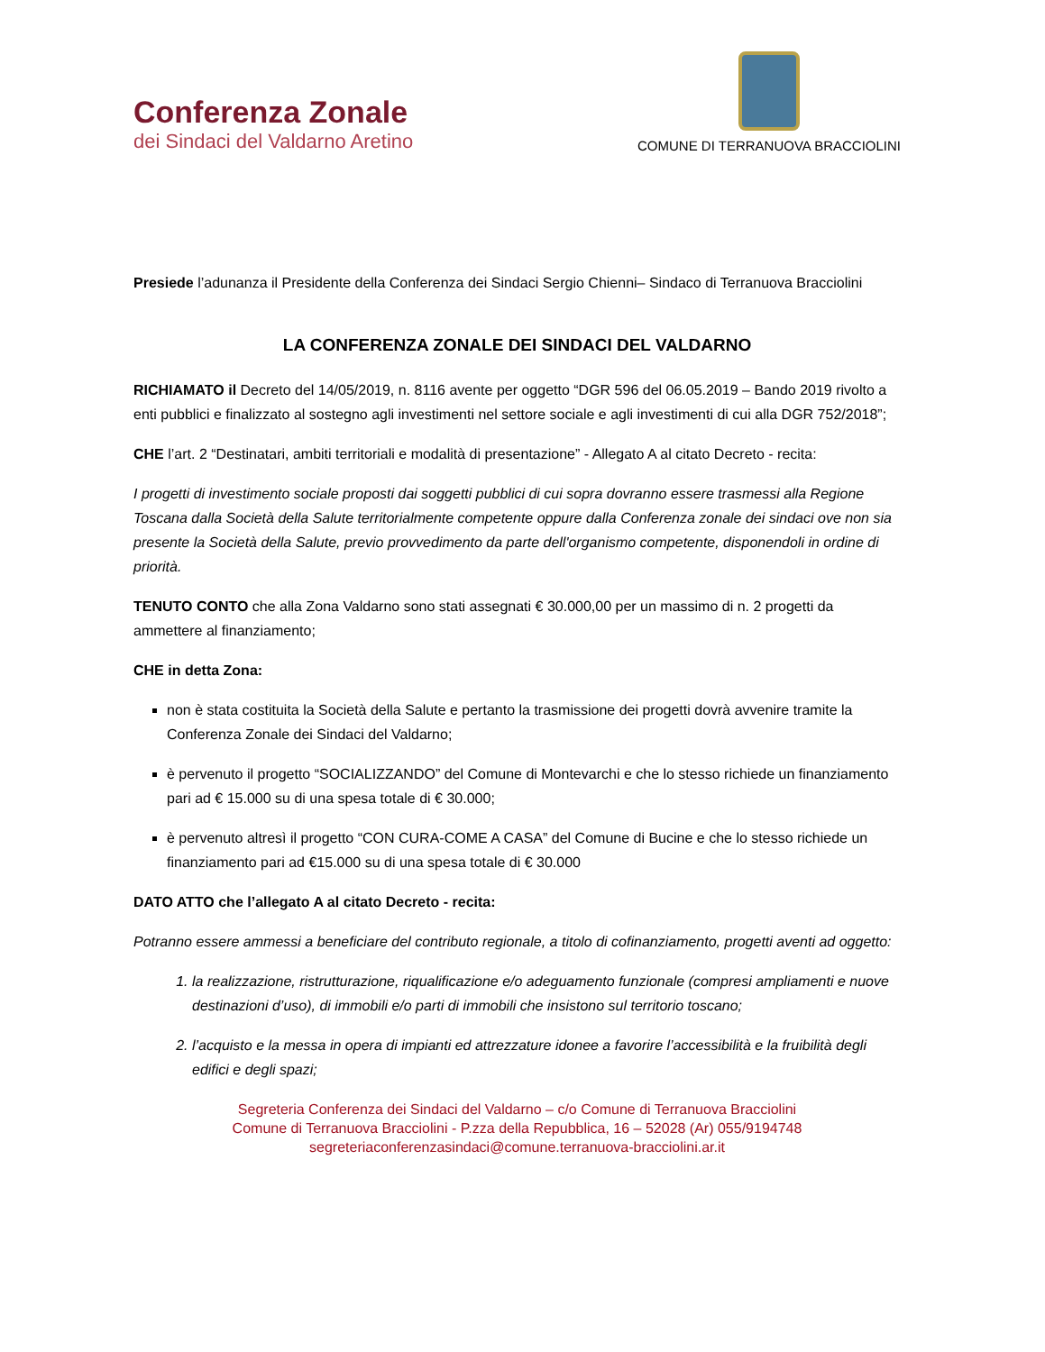Conferenza Zonale
dei Sindaci del Valdarno Aretino
COMUNE DI TERRANUOVA BRACCIOLINI
Presiede l’adunanza il Presidente della Conferenza dei Sindaci Sergio Chienni– Sindaco di Terranuova Bracciolini
LA CONFERENZA ZONALE DEI SINDACI DEL VALDARNO
RICHIAMATO il Decreto del 14/05/2019, n. 8116 avente per oggetto “DGR 596 del 06.05.2019 – Bando 2019 rivolto a enti pubblici e finalizzato al sostegno agli investimenti nel settore sociale e agli investimenti di cui alla DGR 752/2018”;
CHE l’art. 2 “Destinatari, ambiti territoriali e modalità di presentazione” - Allegato A al citato Decreto - recita:
I progetti di investimento sociale proposti dai soggetti pubblici di cui sopra dovranno essere trasmessi alla Regione Toscana dalla Società della Salute territorialmente competente oppure dalla Conferenza zonale dei sindaci ove non sia presente la Società della Salute, previo provvedimento da parte dell'organismo competente, disponendoli in ordine di priorità.
TENUTO CONTO che alla Zona Valdarno sono stati assegnati € 30.000,00 per un massimo di n. 2 progetti da ammettere al finanziamento;
CHE in detta Zona:
non è stata costituita la Società della Salute e pertanto la trasmissione dei progetti dovrà avvenire tramite la Conferenza Zonale dei Sindaci del Valdarno;
è pervenuto il progetto “SOCIALIZZANDO” del Comune di Montevarchi e che lo stesso richiede un finanziamento pari ad € 15.000 su di una spesa totale di € 30.000;
è pervenuto altresì il progetto “CON CURA-COME A CASA” del Comune di Bucine e che lo stesso richiede un finanziamento pari ad €15.000 su di una spesa totale di € 30.000
DATO ATTO che l’allegato A al citato Decreto - recita:
Potranno essere ammessi a beneficiare del contributo regionale, a titolo di cofinanziamento, progetti aventi ad oggetto:
1. la realizzazione, ristrutturazione, riqualificazione e/o adeguamento funzionale (compresi ampliamenti e nuove destinazioni d’uso), di immobili e/o parti di immobili che insistono sul territorio toscano;
2. l’acquisto e la messa in opera di impianti ed attrezzature idonee a favorire l’accessibilità e la fruibilità degli edifici e degli spazi;
Segreteria Conferenza dei Sindaci del Valdarno – c/o Comune di Terranuova Bracciolini
Comune di Terranuova Bracciolini - P.zza della Repubblica, 16 – 52028 (Ar) 055/9194748
segreteriaconferenzasindaci@comune.terranuova-bracciolini.ar.it